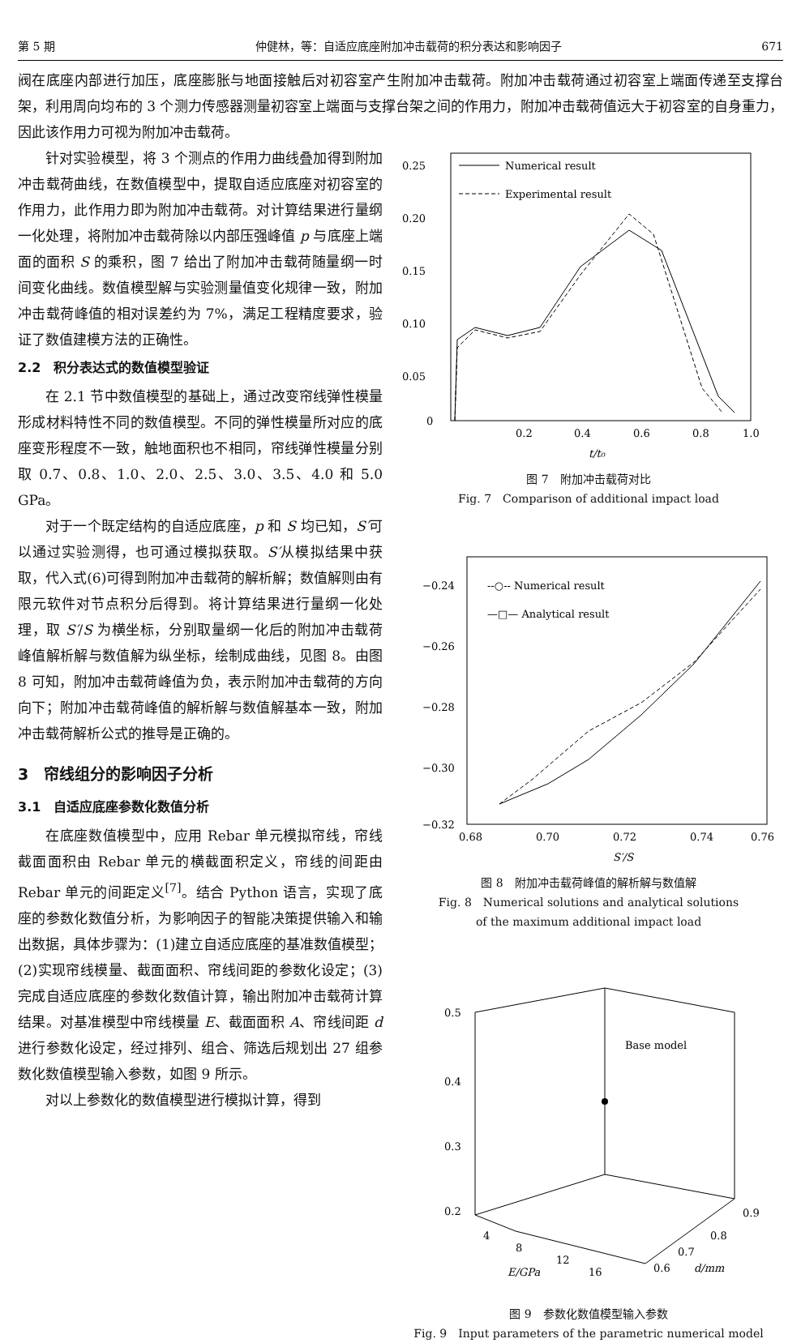第 5 期 仲健林，等：自适应底座附加冲击载荷的积分表达和影响因子 671
阀在底座内部进行加压，底座膨胀与地面接触后对初容室产生附加冲击载荷。附加冲击载荷通过初容室上端面传递至支撑台架，利用周向均布的 3 个测力传感器测量初容室上端面与支撑台架之间的作用力，附加冲击载荷值远大于初容室的自身重力，因此该作用力可视为附加冲击载荷。
针对实验模型，将 3 个测点的作用力曲线叠加得到附加冲击载荷曲线，在数值模型中，提取自适应底座对初容室的作用力，此作用力即为附加冲击载荷。对计算结果进行量纲一化处理，将附加冲击载荷除以内部压强峰值 p 与底座上端面的面积 S 的乘积，图 7 给出了附加冲击载荷随量纲一时间变化曲线。数值模型解与实验测量值变化规律一致，附加冲击载荷峰值的相对误差约为 7%，满足工程精度要求，验证了数值建模方法的正确性。
2.2　积分表达式的数值模型验证
在 2.1 节中数值模型的基础上，通过改变帘线弹性模量形成材料特性不同的数值模型。不同的弹性模量所对应的底座变形程度不一致，触地面积也不相同，帘线弹性模量分别取 0.7、0.8、1.0、2.0、2.5、3.0、3.5、4.0 和 5.0 GPa。
对于一个既定结构的自适应底座，p 和 S 均已知，S′可以通过实验测得，也可通过模拟获取。S′从模拟结果中获取，代入式(6)可得到附加冲击载荷的解析解；数值解则由有限元软件对节点积分后得到。将计算结果进行量纲一化处理，取 S′/S 为横坐标，分别取量纲一化后的附加冲击载荷峰值解析解与数值解为纵坐标，绘制成曲线，见图 8。由图 8 可知，附加冲击载荷峰值为负，表示附加冲击载荷的方向向下；附加冲击载荷峰值的解析解与数值解基本一致，附加冲击载荷解析公式的推导是正确的。
3　帘线组分的影响因子分析
3.1　自适应底座参数化数值分析
在底座数值模型中，应用 Rebar 单元模拟帘线，帘线截面面积由 Rebar 单元的横截面积定义，帘线的间距由 Rebar 单元的间距定义<sup>[7]</sup>。结合 Python 语言，实现了底座的参数化数值分析，为影响因子的智能决策提供输入和输出数据，具体步骤为：(1)建立自适应底座的基准数值模型；(2)实现帘线模量、截面面积、帘线间距的参数化设定；(3)完成自适应底座的参数化数值计算，输出附加冲击载荷计算结果。对基准模型中帘线模量 E、截面面积 A、帘线间距 d 进行参数化设定，经过排列、组合、筛选后规划出 27 组参数化数值模型输入参数，如图 9 所示。
对以上参数化的数值模型进行模拟计算，得到
0.25
0.20
0.15
0.10
0.05
0
0.2
0.4
0.6
0.8
1.0
t/t₀
Numerical result
Experimental result
图 7　附加冲击载荷对比
Fig. 7　Comparison of additional impact load
−0.24
−0.26
−0.28
−0.30
−0.32
0.68
0.70
0.72
0.74
0.76
S′/S
--○-- Numerical result
—□— Analytical result
图 8　附加冲击载荷峰值的解析解与数值解
Fig. 8　Numerical solutions and analytical solutions
of the maximum additional impact load
0.5
0.4
0.3
0.2
Base model
4
8
12
16
E/GPa
0.6
0.7
0.8
0.9
d/mm
图 9　参数化数值模型输入参数
Fig. 9　Input parameters of the parametric numerical model